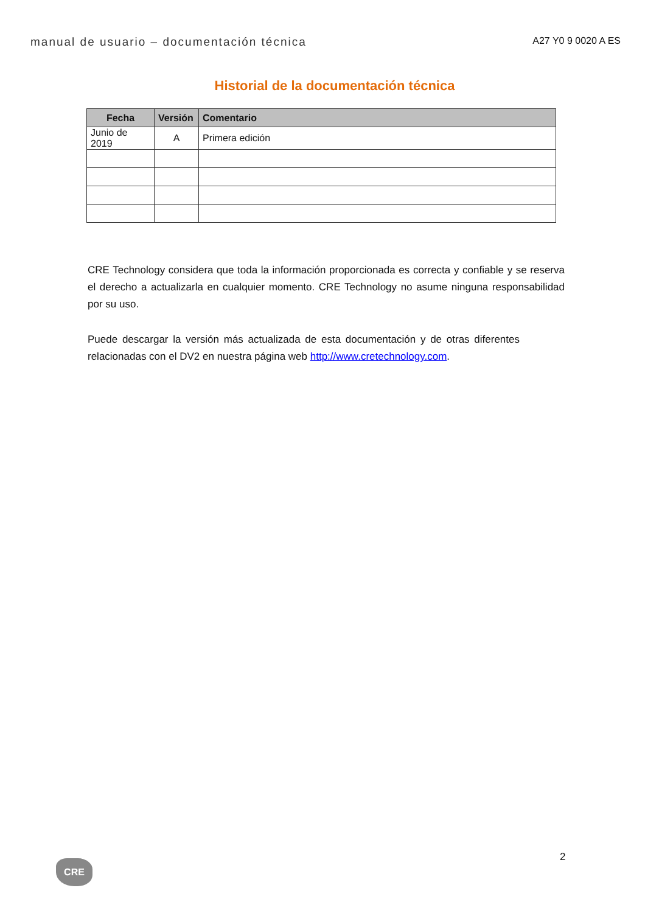manual de usuario – documentación técnica A27 Y0 9 0020 A ES
Historial de la documentación técnica
| Fecha | Versión | Comentario |
| --- | --- | --- |
| Junio de 2019 | A | Primera edición |
CRE Technology considera que toda la información proporcionada es correcta y confiable y se reserva el derecho a actualizarla en cualquier momento. CRE Technology no asume ninguna responsabilidad por su uso.
Puede descargar la versión más actualizada de esta documentación y de otras diferentes relacionadas con el DV2 en nuestra página web http://www.cretechnology.com.
2
CRE